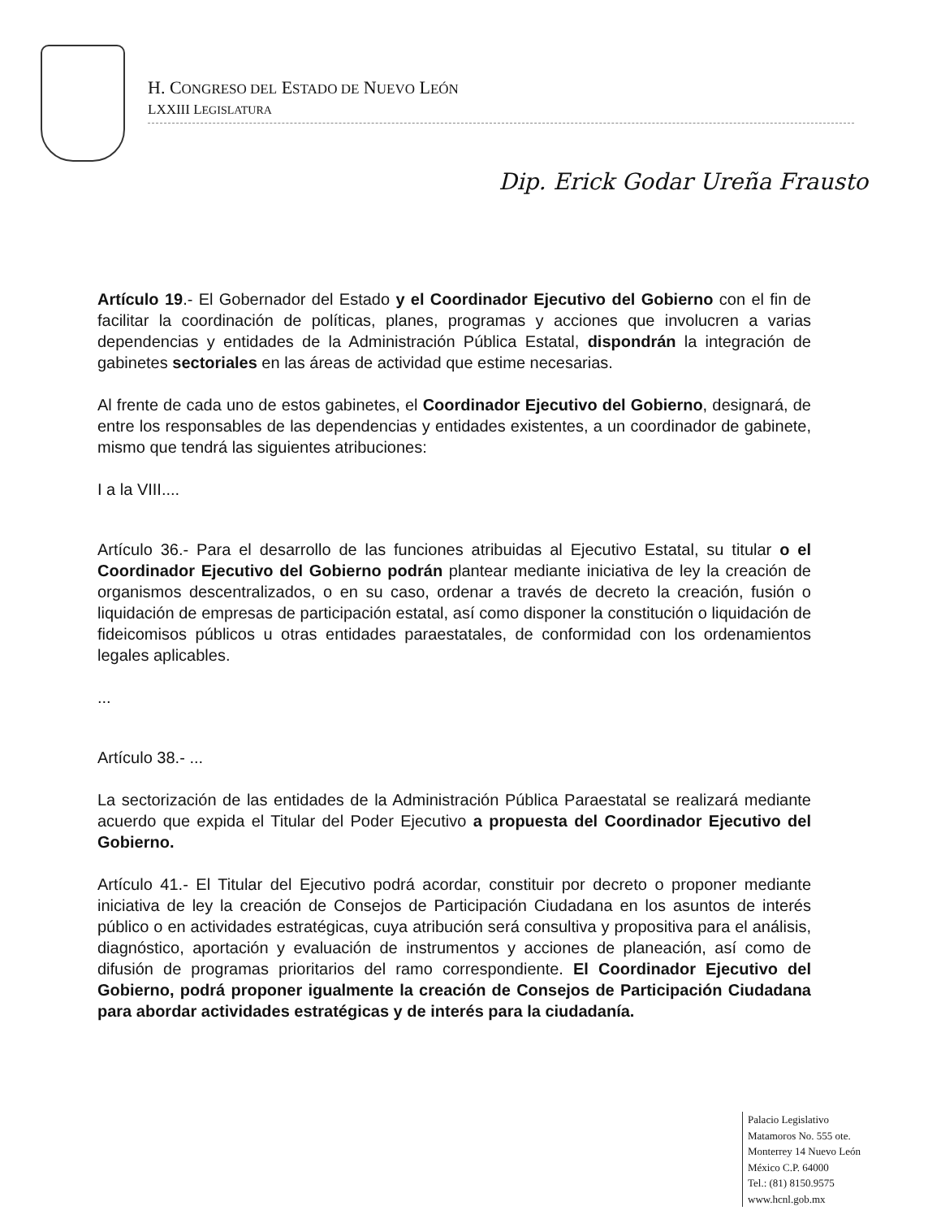H. CONGRESO DEL ESTADO DE NUEVO LEÓN
LXXIII LEGISLATURA
Dip. Erick Godar Ureña Frausto
Artículo 19.- El Gobernador del Estado y el Coordinador Ejecutivo del Gobierno con el fin de facilitar la coordinación de políticas, planes, programas y acciones que involucren a varias dependencias y entidades de la Administración Pública Estatal, dispondrán la integración de gabinetes sectoriales en las áreas de actividad que estime necesarias.
Al frente de cada uno de estos gabinetes, el Coordinador Ejecutivo del Gobierno, designará, de entre los responsables de las dependencias y entidades existentes, a un coordinador de gabinete, mismo que tendrá las siguientes atribuciones:
I a la VIII....
Artículo 36.- Para el desarrollo de las funciones atribuidas al Ejecutivo Estatal, su titular o el Coordinador Ejecutivo del Gobierno podrán plantear mediante iniciativa de ley la creación de organismos descentralizados, o en su caso, ordenar a través de decreto la creación, fusión o liquidación de empresas de participación estatal, así como disponer la constitución o liquidación de fideicomisos públicos u otras entidades paraestatales, de conformidad con los ordenamientos legales aplicables.
...
Artículo 38.- ...
La sectorización de las entidades de la Administración Pública Paraestatal se realizará mediante acuerdo que expida el Titular del Poder Ejecutivo a propuesta del Coordinador Ejecutivo del Gobierno.
Artículo 41.- El Titular del Ejecutivo podrá acordar, constituir por decreto o proponer mediante iniciativa de ley la creación de Consejos de Participación Ciudadana en los asuntos de interés público o en actividades estratégicas, cuya atribución será consultiva y propositiva para el análisis, diagnóstico, aportación y evaluación de instrumentos y acciones de planeación, así como de difusión de programas prioritarios del ramo correspondiente. El Coordinador Ejecutivo del Gobierno, podrá proponer igualmente la creación de Consejos de Participación Ciudadana para abordar actividades estratégicas y de interés para la ciudadanía.
Palacio Legislativo
Matamoros No. 555 ote.
Monterrey 14 Nuevo León
México C.P. 64000
Tel.: (81) 8150.9575
www.hcnl.gob.mx